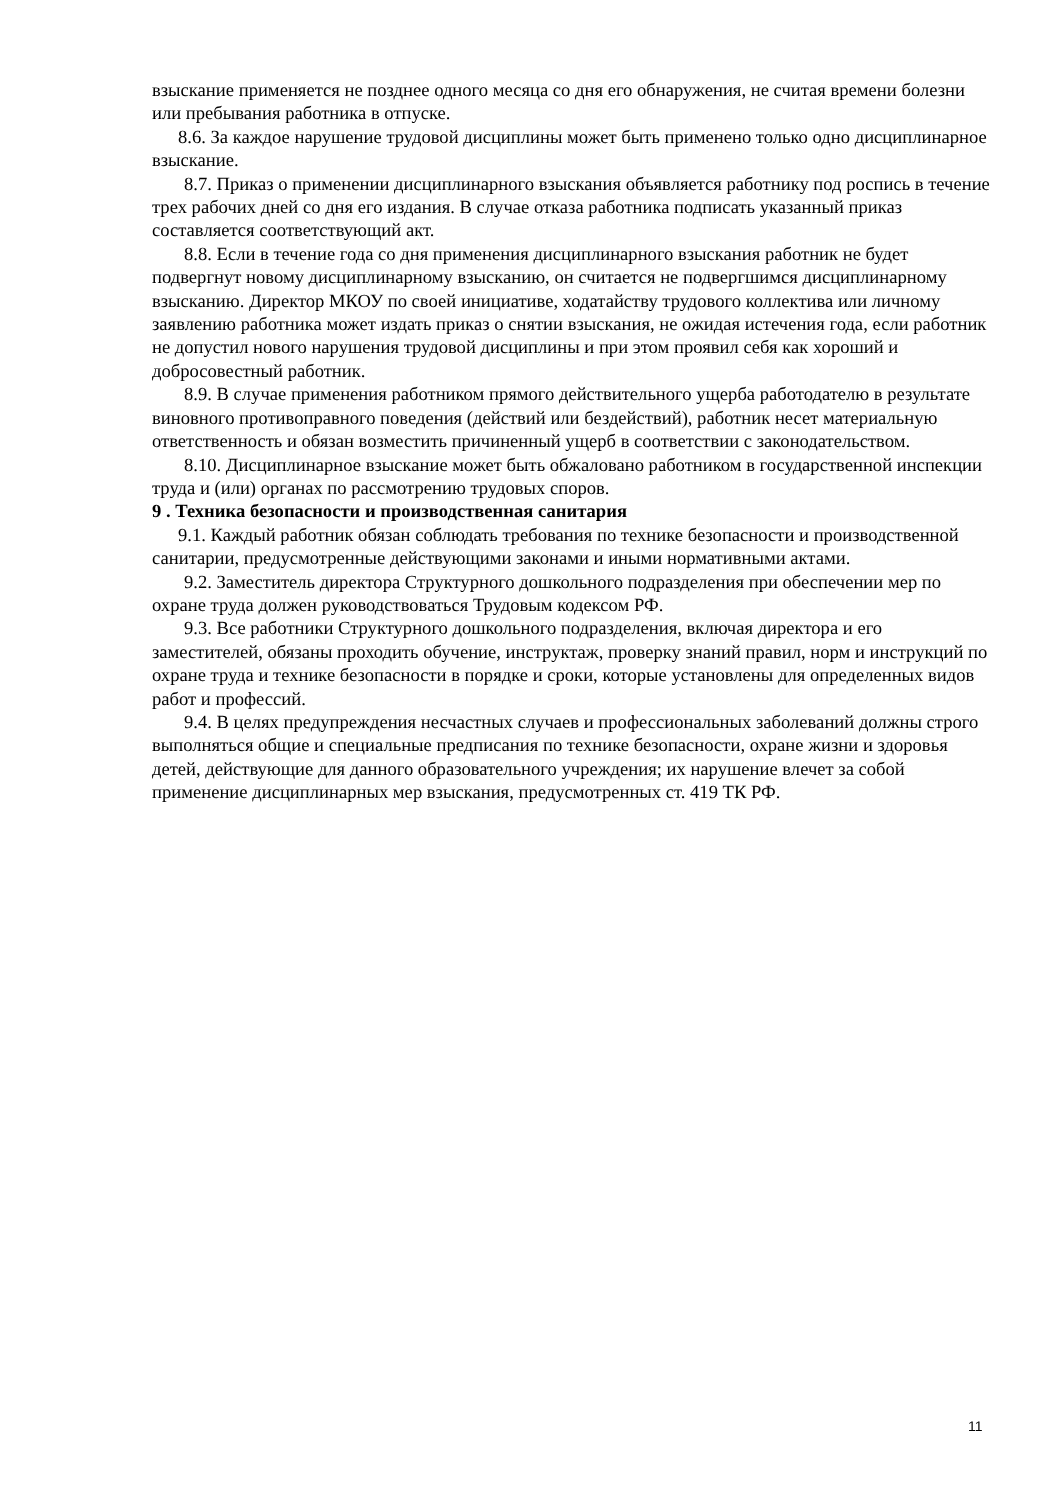взыскание применяется не позднее одного месяца со дня его обнаружения, не считая времени болезни или пребывания работника в отпуске.
8.6. За каждое нарушение трудовой дисциплины может быть применено только одно дисциплинарное взыскание.
8.7. Приказ о применении дисциплинарного взыскания объявляется работнику под роспись в течение трех рабочих дней со дня его издания. В случае отказа работника подписать указанный приказ составляется соответствующий акт.
8.8. Если в течение года со дня применения дисциплинарного взыскания работник не будет подвергнут новому дисциплинарному взысканию, он считается не подвергшимся дисциплинарному взысканию. Директор МКОУ по своей инициативе, ходатайству трудового коллектива или личному заявлению работника может издать приказ о снятии взыскания, не ожидая истечения года, если работник не допустил нового нарушения трудовой дисциплины и при этом проявил себя как хороший и добросовестный работник.
8.9. В случае применения работником прямого действительного ущерба работодателю в результате виновного противоправного поведения (действий или бездействий), работник несет материальную ответственность и обязан возместить причиненный ущерб в соответствии с законодательством.
8.10. Дисциплинарное взыскание может быть обжаловано работником в государственной инспекции труда и (или) органах по рассмотрению трудовых споров.
9 . Техника безопасности и производственная санитария
9.1. Каждый работник обязан соблюдать требования по технике безопасности и производственной санитарии, предусмотренные действующими законами и иными нормативными актами.
9.2. Заместитель директора Структурного дошкольного подразделения при обеспечении мер по охране труда должен руководствоваться Трудовым кодексом РФ.
9.3. Все работники Структурного дошкольного подразделения, включая директора и его заместителей, обязаны проходить обучение, инструктаж, проверку знаний правил, норм и инструкций по охране труда и технике безопасности в порядке и сроки, которые установлены для определенных видов работ и профессий.
9.4. В целях предупреждения несчастных случаев и профессиональных заболеваний должны строго выполняться общие и специальные предписания по технике безопасности, охране жизни и здоровья детей, действующие для данного образовательного учреждения; их нарушение влечет за собой применение дисциплинарных мер взыскания, предусмотренных ст. 419 ТК РФ.
11